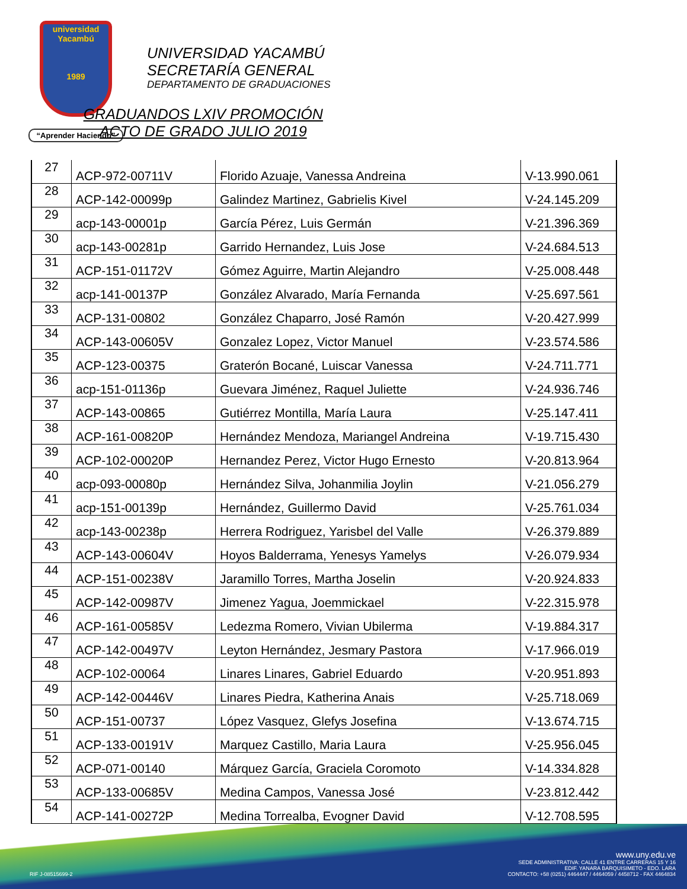universidad
Yacambú
1989
“Aprender Haciendo”
UNIVERSIDAD YACAMBÚ
SECRETARÍA GENERAL
DEPARTAMENTO DE GRADUACIONES
GRADUANDOS LXIV PROMOCIÓN
ACTO DE GRADO JULIO 2019
| 27 | ACP-972-00711V | Florido Azuaje, Vanessa Andreina | V-13.990.061 |
| 28 | ACP-142-00099p | Galindez Martinez, Gabrielis Kivel | V-24.145.209 |
| 29 | acp-143-00001p | García Pérez, Luis Germán | V-21.396.369 |
| 30 | acp-143-00281p | Garrido Hernandez, Luis Jose | V-24.684.513 |
| 31 | ACP-151-01172V | Gómez Aguirre, Martin Alejandro | V-25.008.448 |
| 32 | acp-141-00137P | González Alvarado, María Fernanda | V-25.697.561 |
| 33 | ACP-131-00802 | González Chaparro, José Ramón | V-20.427.999 |
| 34 | ACP-143-00605V | Gonzalez Lopez, Victor Manuel | V-23.574.586 |
| 35 | ACP-123-00375 | Graterón Bocané, Luiscar Vanessa | V-24.711.771 |
| 36 | acp-151-01136p | Guevara Jiménez, Raquel Juliette | V-24.936.746 |
| 37 | ACP-143-00865 | Gutiérrez Montilla, María Laura | V-25.147.411 |
| 38 | ACP-161-00820P | Hernández Mendoza, Mariangel Andreina | V-19.715.430 |
| 39 | ACP-102-00020P | Hernandez Perez, Victor Hugo Ernesto | V-20.813.964 |
| 40 | acp-093-00080p | Hernández Silva, Johanmilia Joylin | V-21.056.279 |
| 41 | acp-151-00139p | Hernández, Guillermo David | V-25.761.034 |
| 42 | acp-143-00238p | Herrera Rodriguez, Yarisbel del Valle | V-26.379.889 |
| 43 | ACP-143-00604V | Hoyos Balderrama, Yenesys Yamelys | V-26.079.934 |
| 44 | ACP-151-00238V | Jaramillo Torres, Martha Joselin | V-20.924.833 |
| 45 | ACP-142-00987V | Jimenez Yagua, Joemmickael | V-22.315.978 |
| 46 | ACP-161-00585V | Ledezma Romero, Vivian Ubilerma | V-19.884.317 |
| 47 | ACP-142-00497V | Leyton Hernández, Jesmary Pastora | V-17.966.019 |
| 48 | ACP-102-00064 | Linares Linares, Gabriel Eduardo | V-20.951.893 |
| 49 | ACP-142-00446V | Linares Piedra, Katherina Anais | V-25.718.069 |
| 50 | ACP-151-00737 | López Vasquez, Glefys Josefina | V-13.674.715 |
| 51 | ACP-133-00191V | Marquez Castillo, Maria Laura | V-25.956.045 |
| 52 | ACP-071-00140 | Márquez García, Graciela Coromoto | V-14.334.828 |
| 53 | ACP-133-00685V | Medina Campos, Vanessa José | V-23.812.442 |
| 54 | ACP-141-00272P | Medina Torrealba, Evogner David | V-12.708.595 |
www.uny.edu.ve
SEDE ADMINISTRATIVA: CALLE 41 ENTRE CARRERAS 15 Y 16
EDIF. YANARA BARQUISIMETO - EDO. LARA
CONTACTO: +58 (0251) 4464447 / 4464059 / 4458712 - FAX 4464834
RIF J-08515699-2